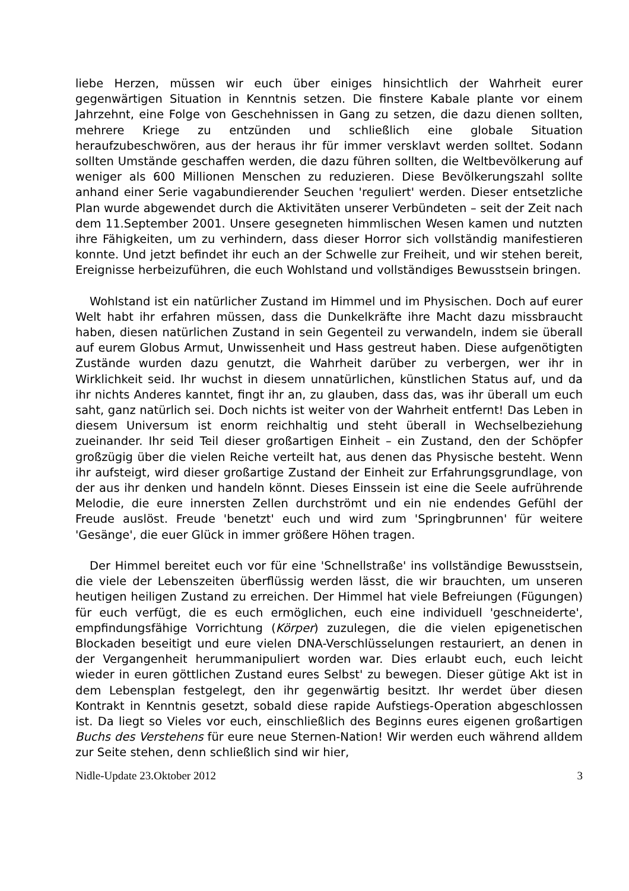liebe Herzen, müssen wir euch über einiges hinsichtlich der Wahrheit eurer gegenwärtigen Situation in Kenntnis setzen. Die finstere Kabale plante vor einem Jahrzehnt, eine Folge von Geschehnissen in Gang zu setzen, die dazu dienen sollten, mehrere Kriege zu entzünden und schließlich eine globale Situation heraufzubeschwören, aus der heraus ihr für immer versklavt werden solltet. Sodann sollten Umstände geschaffen werden, die dazu führen sollten, die Weltbevölkerung auf weniger als 600 Millionen Menschen zu reduzieren. Diese Bevölkerungszahl sollte anhand einer Serie vagabundierender Seuchen 'reguliert' werden. Dieser entsetzliche Plan wurde abgewendet durch die Aktivitäten unserer Verbündeten – seit der Zeit nach dem 11.September 2001. Unsere gesegneten himmlischen Wesen kamen und nutzten ihre Fähigkeiten, um zu verhindern, dass dieser Horror sich vollständig manifestieren konnte. Und jetzt befindet ihr euch an der Schwelle zur Freiheit, und wir stehen bereit, Ereignisse herbeizuführen, die euch Wohlstand und vollständiges Bewusstsein bringen.
Wohlstand ist ein natürlicher Zustand im Himmel und im Physischen. Doch auf eurer Welt habt ihr erfahren müssen, dass die Dunkelkräfte ihre Macht dazu missbraucht haben, diesen natürlichen Zustand in sein Gegenteil zu verwandeln, indem sie überall auf eurem Globus Armut, Unwissenheit und Hass gestreut haben. Diese aufgenötigten Zustände wurden dazu genutzt, die Wahrheit darüber zu verbergen, wer ihr in Wirklichkeit seid. Ihr wuchst in diesem unnatürlichen, künstlichen Status auf, und da ihr nichts Anderes kanntet, fingt ihr an, zu glauben, dass das, was ihr überall um euch saht, ganz natürlich sei. Doch nichts ist weiter von der Wahrheit entfernt! Das Leben in diesem Universum ist enorm reichhaltig und steht überall in Wechselbeziehung zueinander. Ihr seid Teil dieser großartigen Einheit – ein Zustand, den der Schöpfer großzügig über die vielen Reiche verteilt hat, aus denen das Physische besteht. Wenn ihr aufsteigt, wird dieser großartige Zustand der Einheit zur Erfahrungsgrundlage, von der aus ihr denken und handeln könnt. Dieses Einssein ist eine die Seele aufrührende Melodie, die eure innersten Zellen durchströmt und ein nie endendes Gefühl der Freude auslöst. Freude 'benetzt' euch und wird zum 'Springbrunnen' für weitere 'Gesänge', die euer Glück in immer größere Höhen tragen.
Der Himmel bereitet euch vor für eine 'Schnellstraße' ins vollständige Bewusstsein, die viele der Lebenszeiten überflüssig werden lässt, die wir brauchten, um unseren heutigen heiligen Zustand zu erreichen. Der Himmel hat viele Befreiungen (Fügungen) für euch verfügt, die es euch ermöglichen, euch eine individuell 'geschneiderte', empfindungsfähige Vorrichtung (Körper) zuzulegen, die die vielen epigenetischen Blockaden beseitigt und eure vielen DNA-Verschlüsselungen restauriert, an denen in der Vergangenheit herummanipuliert worden war. Dies erlaubt euch, euch leicht wieder in euren göttlichen Zustand eures Selbst' zu bewegen. Dieser gütige Akt ist in dem Lebensplan festgelegt, den ihr gegenwärtig besitzt. Ihr werdet über diesen Kontrakt in Kenntnis gesetzt, sobald diese rapide Aufstiegs-Operation abgeschlossen ist. Da liegt so Vieles vor euch, einschließlich des Beginns eures eigenen großartigen Buchs des Verstehens für eure neue Sternen-Nation! Wir werden euch während alldem zur Seite stehen, denn schließlich sind wir hier,
Nidle-Update 23.Oktober 2012 3